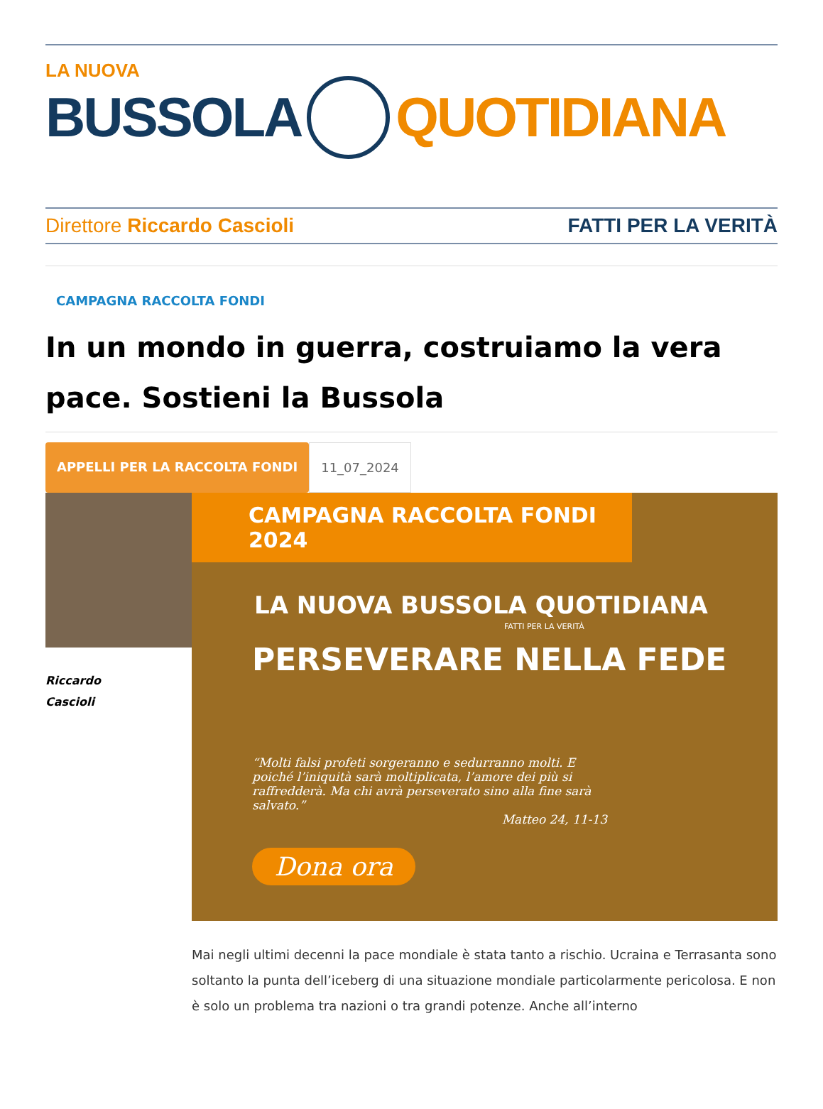LA NUOVA
BUSSOLA QUOTIDIANA
Direttore Riccardo Cascioli FATTI PER LA VERITÀ
CAMPAGNA RACCOLTA FONDI
In un mondo in guerra, costruiamo la vera pace. Sostieni la Bussola
APPELLI PER LA RACCOLTA FONDI 11_07_2024
Riccardo
Cascioli
CAMPAGNA RACCOLTA FONDI 2024
LA NUOVA BUSSOLA QUOTIDIANA
FATTI PER LA VERITÀ
PERSEVERARE NELLA FEDE
“Molti falsi profeti sorgeranno e sedurranno molti. E poiché l’iniquità sarà moltiplicata, l’amore dei più si raffredderà. Ma chi avrà perseverato sino alla fine sarà salvato.”
Matteo 24, 11-13
Dona ora
Mai negli ultimi decenni la pace mondiale è stata tanto a rischio. Ucraina e Terrasanta sono soltanto la punta dell’iceberg di una situazione mondiale particolarmente pericolosa. E non è solo un problema tra nazioni o tra grandi potenze. Anche all’interno